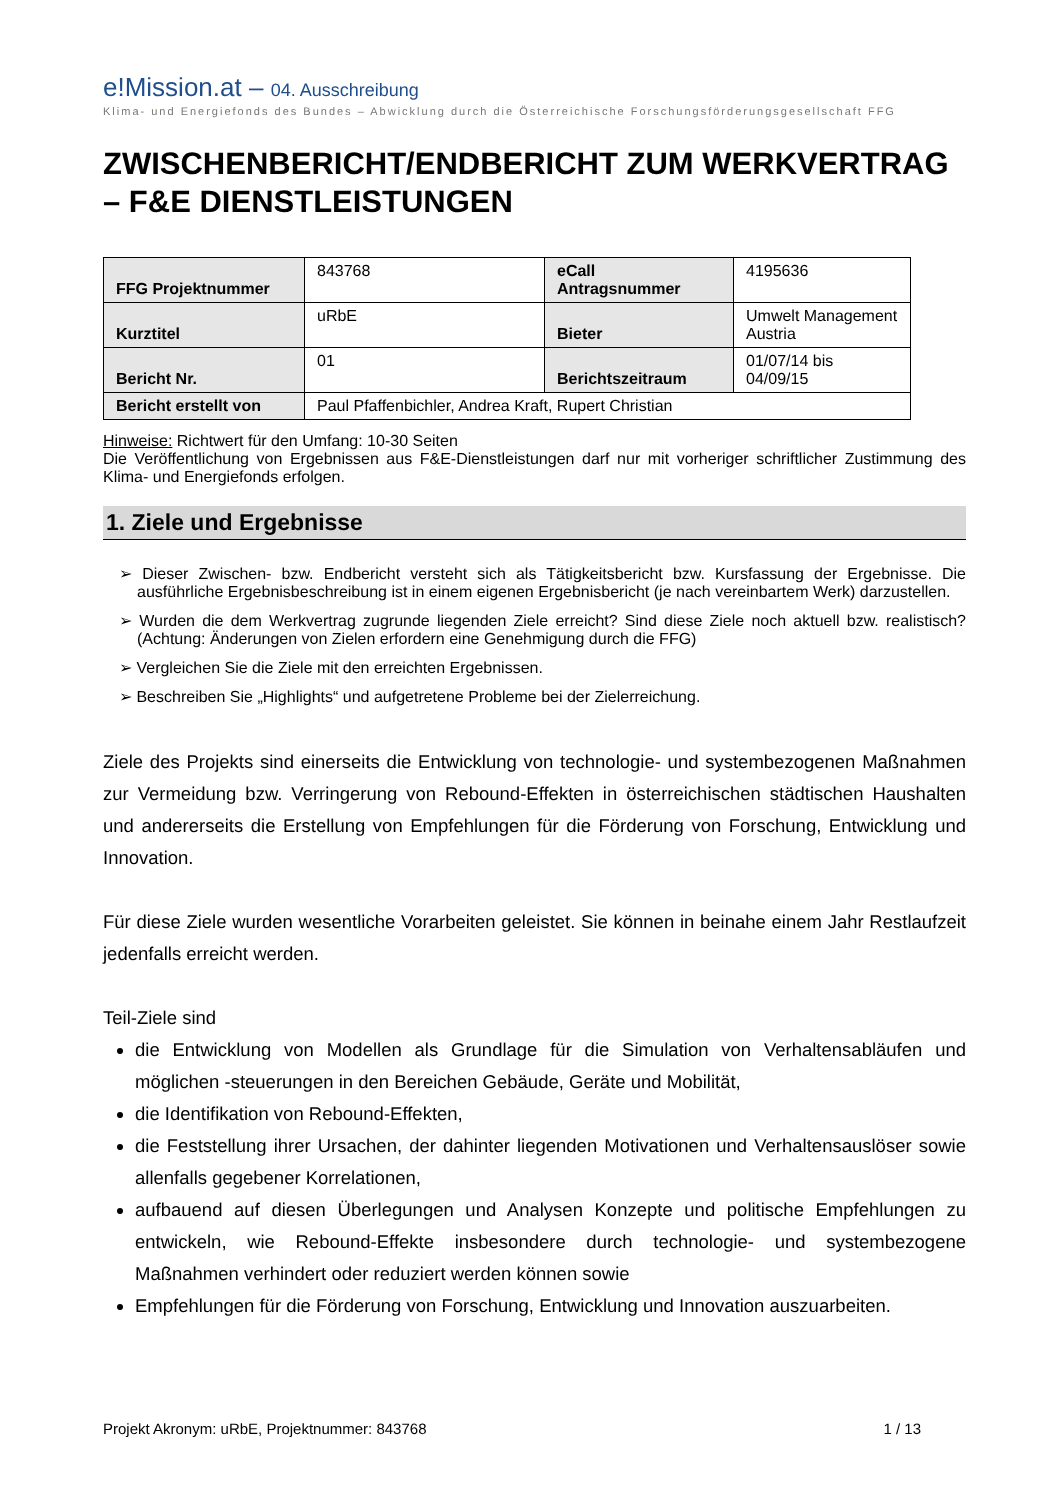e!Mission.at – 04. Ausschreibung
Klima- und Energiefonds des Bundes – Abwicklung durch die Österreichische Forschungsförderungsgesellschaft FFG
ZWISCHENBERICHT/ENDBERICHT ZUM WERKVERTRAG – F&E DIENSTLEISTUNGEN
| FFG Projektnummer | 843768 | eCall Antragsnummer | 4195636 |
| Kurztitel | uRbE | Bieter | Umwelt Management Austria |
| Bericht Nr. | 01 | Berichtszeitraum | 01/07/14 bis 04/09/15 |
| Bericht erstellt von | Paul Pfaffenbichler, Andrea Kraft, Rupert Christian | | |
Hinweise: Richtwert für den Umfang: 10-30 Seiten
Die Veröffentlichung von Ergebnissen aus F&E-Dienstleistungen darf nur mit vorheriger schriftlicher Zustimmung des Klima- und Energiefonds erfolgen.
1. Ziele und Ergebnisse
➢ Dieser Zwischen- bzw. Endbericht versteht sich als Tätigkeitsbericht bzw. Kursfassung der Ergebnisse. Die ausführliche Ergebnisbeschreibung ist in einem eigenen Ergebnisbericht (je nach vereinbartem Werk) darzustellen.
➢ Wurden die dem Werkvertrag zugrunde liegenden Ziele erreicht? Sind diese Ziele noch aktuell bzw. realistisch? (Achtung: Änderungen von Zielen erfordern eine Genehmigung durch die FFG)
➢ Vergleichen Sie die Ziele mit den erreichten Ergebnissen.
➢ Beschreiben Sie „Highlights“ und aufgetretene Probleme bei der Zielerreichung.
Ziele des Projekts sind einerseits die Entwicklung von technologie- und systembezogenen Maßnahmen zur Vermeidung bzw. Verringerung von Rebound-Effekten in österreichischen städtischen Haushalten und andererseits die Erstellung von Empfehlungen für die Förderung von Forschung, Entwicklung und Innovation.
Für diese Ziele wurden wesentliche Vorarbeiten geleistet. Sie können in beinahe einem Jahr Restlaufzeit jedenfalls erreicht werden.
Teil-Ziele sind
die Entwicklung von Modellen als Grundlage für die Simulation von Verhaltensabläufen und möglichen -steuerungen in den Bereichen Gebäude, Geräte und Mobilität,
die Identifikation von Rebound-Effekten,
die Feststellung ihrer Ursachen, der dahinter liegenden Motivationen und Verhaltensauslöser sowie allenfalls gegebener Korrelationen,
aufbauend auf diesen Überlegungen und Analysen Konzepte und politische Empfehlungen zu entwickeln, wie Rebound-Effekte insbesondere durch technologie- und systembezogene Maßnahmen verhindert oder reduziert werden können sowie
Empfehlungen für die Förderung von Forschung, Entwicklung und Innovation auszuarbeiten.
Projekt Akronym: uRbE, Projektnummer: 843768 1 / 13